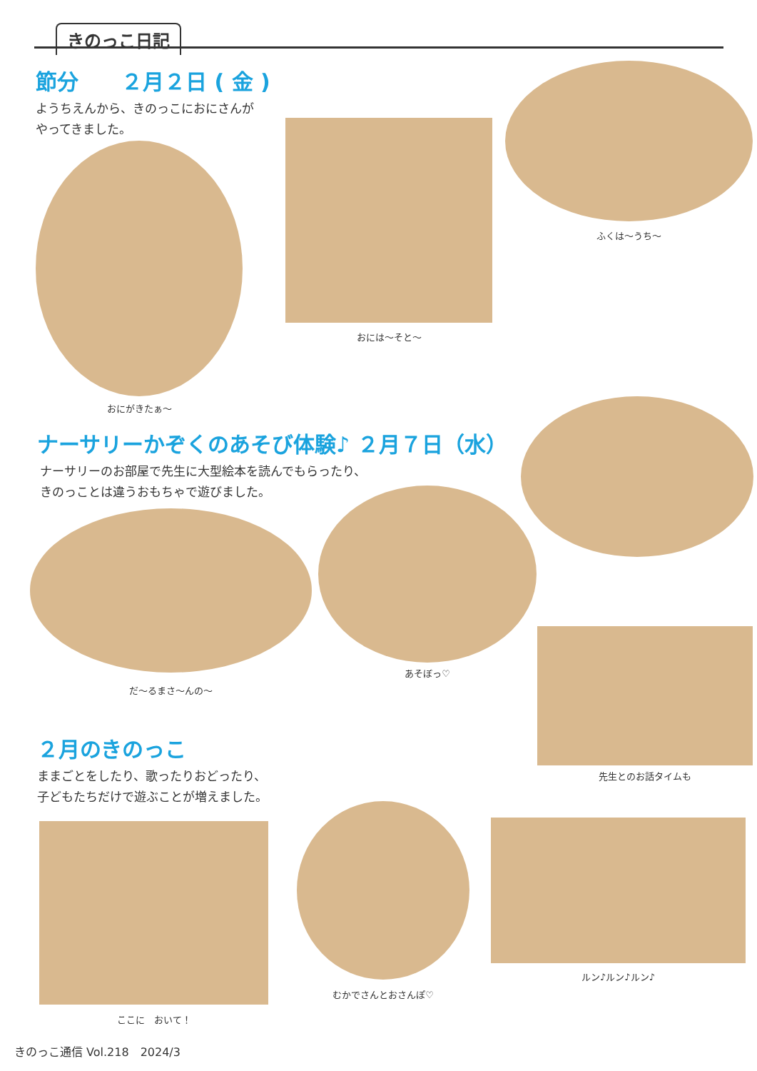きのっこ日記
節分　　２月２日 ( 金 )
ようちえんから、きのっこにおにさんが
やってきました。
おにがきたぁ〜
おには〜そと〜
ふくは〜うち〜
ナーサリーかぞくのあそび体験♪ ２月７日（水）
ナーサリーのお部屋で先生に大型絵本を読んでもらったり、
きのっことは違うおもちゃで遊びました。
だ〜るまさ〜んの〜
あそぼっ♡
先生とのお話タイムも
２月のきのっこ
ままごとをしたり、歌ったりおどったり、
子どもたちだけで遊ぶことが増えました。
ここに　おいて！
むかでさんとおさんぽ♡
ルン♪ルン♪ルン♪
きのっこ通信 Vol.218　2024/3